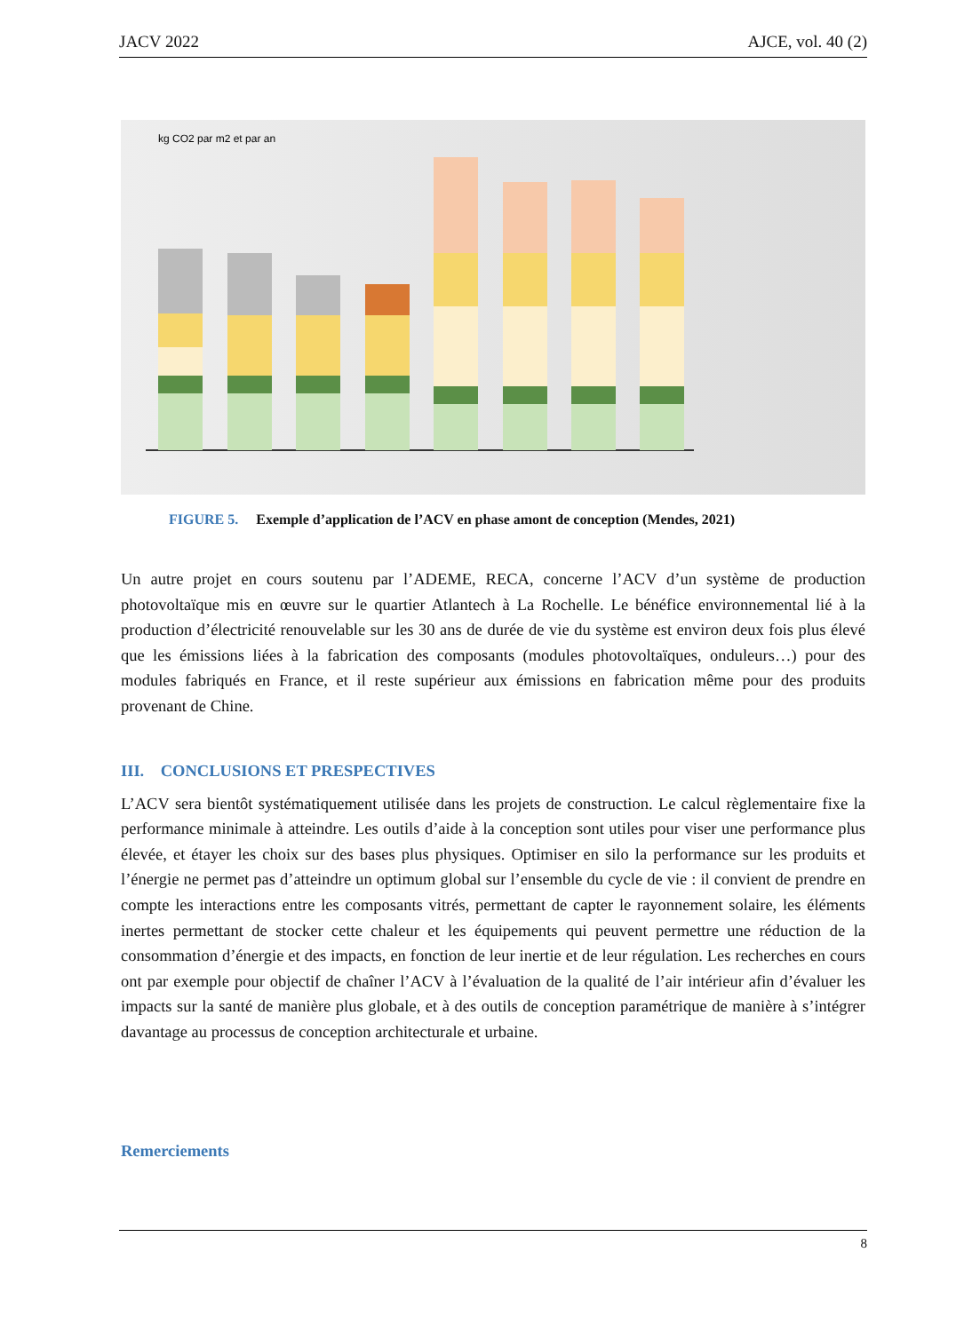JACV 2022 AJCE, vol. 40 (2)
kg CO2 par m2 et par an
FIGURE 5. Exemple d’application de l’ACV en phase amont de conception (Mendes, 2021)
Un autre projet en cours soutenu par l’ADEME, RECA, concerne l’ACV d’un système de production photovoltaïque mis en œuvre sur le quartier Atlantech à La Rochelle. Le bénéfice environnemental lié à la production d’électricité renouvelable sur les 30 ans de durée de vie du système est environ deux fois plus élevé que les émissions liées à la fabrication des composants (modules photovoltaïques, onduleurs…) pour des modules fabriqués en France, et il reste supérieur aux émissions en fabrication même pour des produits provenant de Chine.
III. CONCLUSIONS ET PRESPECTIVES
L’ACV sera bientôt systématiquement utilisée dans les projets de construction. Le calcul règlementaire fixe la performance minimale à atteindre. Les outils d’aide à la conception sont utiles pour viser une performance plus élevée, et étayer les choix sur des bases plus physiques. Optimiser en silo la performance sur les produits et l’énergie ne permet pas d’atteindre un optimum global sur l’ensemble du cycle de vie : il convient de prendre en compte les interactions entre les composants vitrés, permettant de capter le rayonnement solaire, les éléments inertes permettant de stocker cette chaleur et les équipements qui peuvent permettre une réduction de la consommation d’énergie et des impacts, en fonction de leur inertie et de leur régulation. Les recherches en cours ont par exemple pour objectif de chaîner l’ACV à l’évaluation de la qualité de l’air intérieur afin d’évaluer les impacts sur la santé de manière plus globale, et à des outils de conception paramétrique de manière à s’intégrer davantage au processus de conception architecturale et urbaine.
Remerciements
8